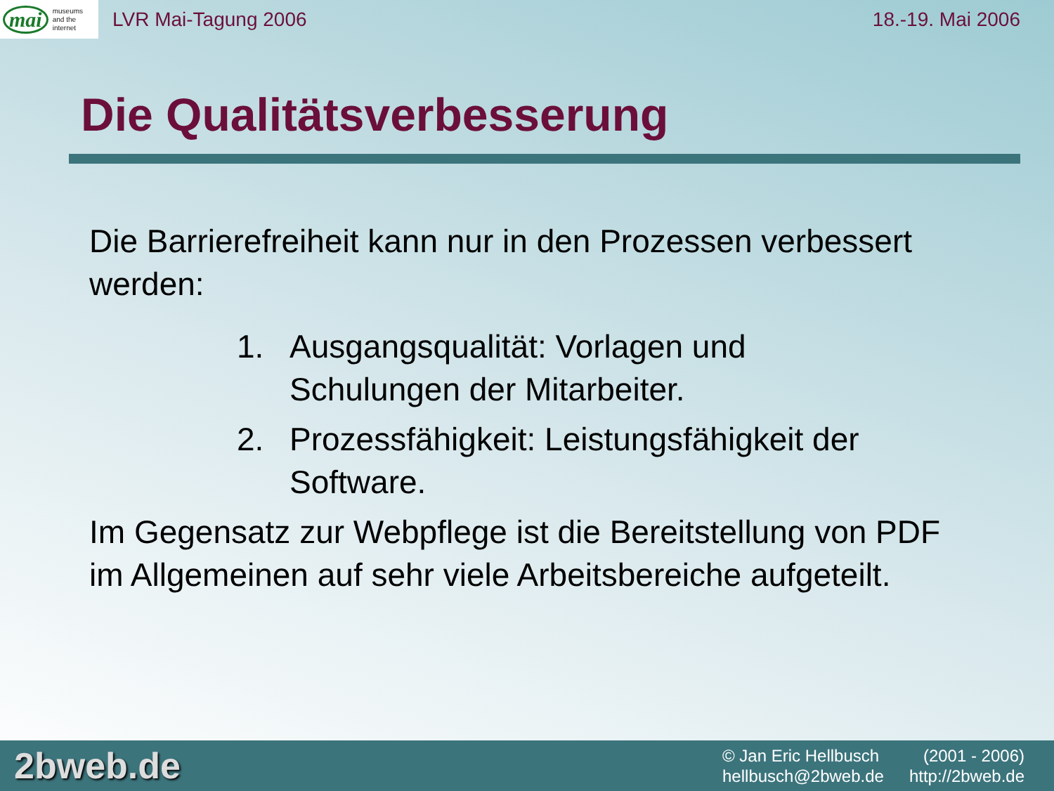mai museums
and the
internet
LVR Mai-Tagung 2006 18.-19. Mai 2006
Die Qualitätsverbesserung
Die Barrierefreiheit kann nur in den Prozessen verbessert werden:
1. Ausgangsqualität: Vorlagen und
Schulungen der Mitarbeiter.
2. Prozessfähigkeit: Leistungsfähigkeit der
Software.
Im Gegensatz zur Webpflege ist die Bereitstellung von PDF im Allgemeinen auf sehr viele Arbeitsbereiche aufgeteilt.
2bweb.de
© Jan Eric Hellbusch (2001 - 2006) hellbusch@2bweb.de http://2bweb.de